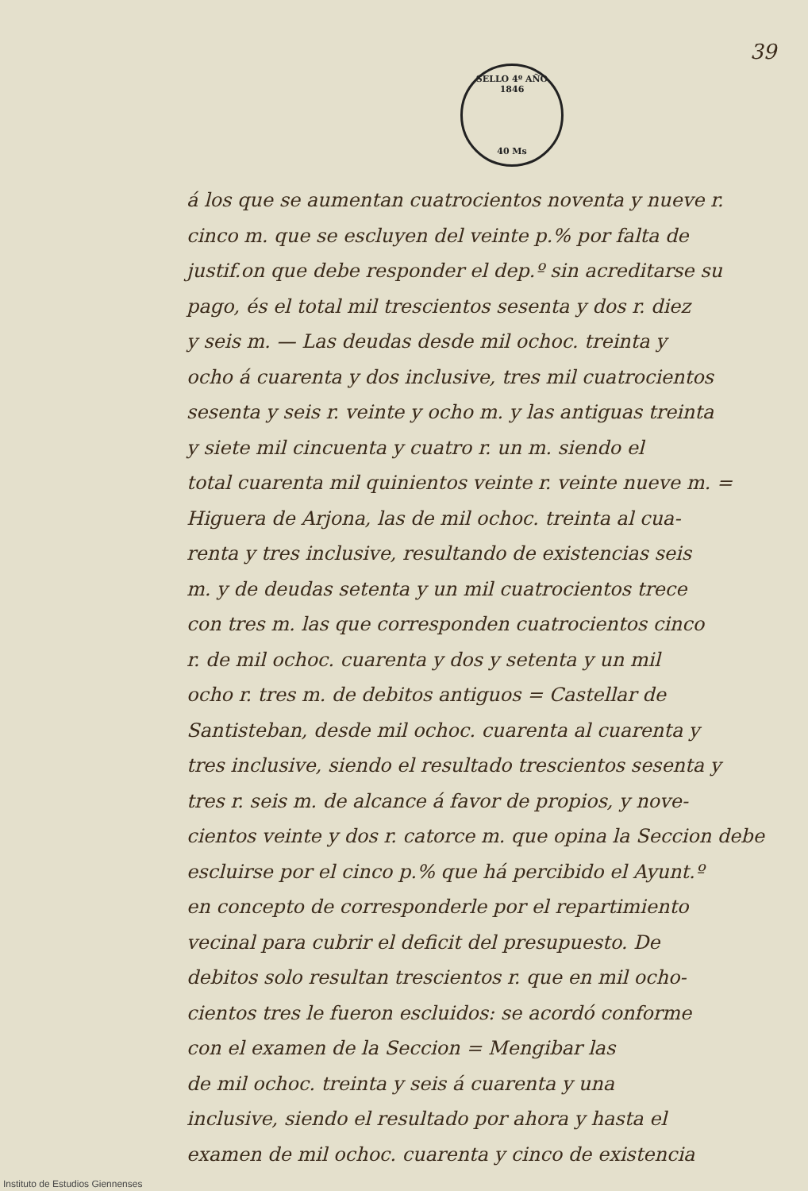39
SELLO 4º AÑO 1846
40 Ms
á los que se aumentan cuatrocientos noventa y nueve r.
cinco m. que se escluyen del veinte p.% por falta de
justif.on que debe responder el dep.º sin acreditarse su
pago, és el total mil trescientos sesenta y dos r. diez
y seis m. — Las deudas desde mil ochoc. treinta y
ocho á cuarenta y dos inclusive, tres mil cuatrocientos
sesenta y seis r. veinte y ocho m. y las antiguas treinta
y siete mil cincuenta y cuatro r. un m. siendo el
total cuarenta mil quinientos veinte r. veinte nueve m. =
Higuera de Arjona, las de mil ochoc. treinta al cua-
renta y tres inclusive, resultando de existencias seis
m. y de deudas setenta y un mil cuatrocientos trece
con tres m. las que corresponden cuatrocientos cinco
r. de mil ochoc. cuarenta y dos y setenta y un mil
ocho r. tres m. de debitos antiguos = Castellar de
Santisteban, desde mil ochoc. cuarenta al cuarenta y
tres inclusive, siendo el resultado trescientos sesenta y
tres r. seis m. de alcance á favor de propios, y nove-
cientos veinte y dos r. catorce m. que opina la Seccion debe
escluirse por el cinco p.% que há percibido el Ayunt.º
en concepto de corresponderle por el repartimiento
vecinal para cubrir el deficit del presupuesto. De
debitos solo resultan trescientos r. que en mil ocho-
cientos tres le fueron escluidos: se acordó conforme
con el examen de la Seccion = Mengibar las
de mil ochoc. treinta y seis á cuarenta y una
inclusive, siendo el resultado por ahora y hasta el
examen de mil ochoc. cuarenta y cinco de existencia
Instituto de Estudios Giennenses